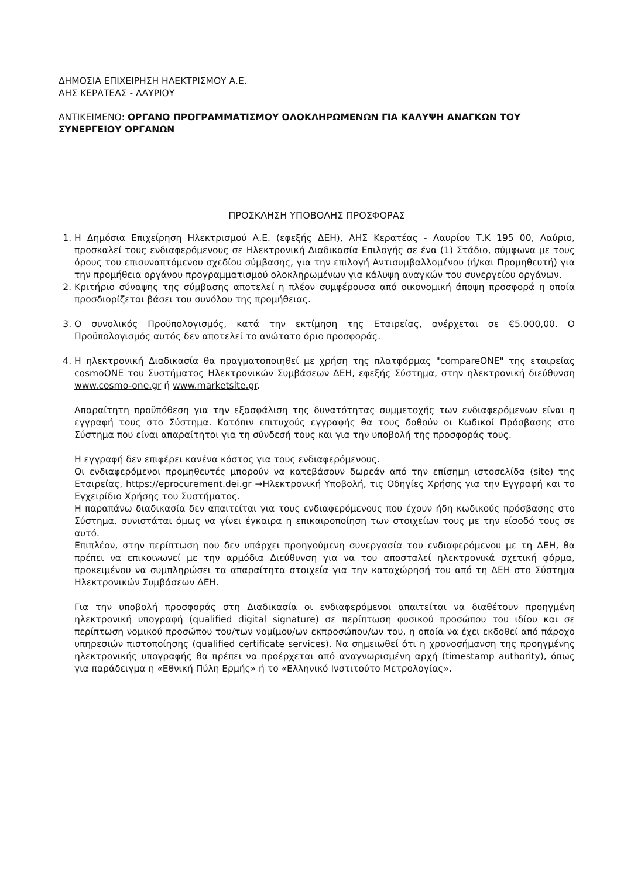ΔΗΜΟΣΙΑ ΕΠΙΧΕΙΡΗΣΗ ΗΛΕΚΤΡΙΣΜΟΥ Α.Ε.
ΑΗΣ ΚΕΡΑΤΕΑΣ - ΛΑΥΡΙΟΥ
ΑΝΤΙΚΕΙΜΕΝΟ: ΟΡΓΑΝΟ ΠΡΟΓΡΑΜΜΑΤΙΣΜΟΥ ΟΛΟΚΛΗΡΩΜΕΝΩΝ ΓΙΑ ΚΑΛΥΨΗ ΑΝΑΓΚΩΝ ΤΟΥ ΣΥΝΕΡΓΕΙΟΥ ΟΡΓΑΝΩΝ
ΠΡΟΣΚΛΗΣΗ ΥΠΟΒΟΛΗΣ ΠΡΟΣΦΟΡΑΣ
1. Η Δημόσια Επιχείρηση Ηλεκτρισμού Α.Ε. (εφεξής ΔΕΗ), ΑΗΣ Κερατέας - Λαυρίου Τ.Κ 195 00, Λαύριο, προσκαλεί τους ενδιαφερόμενους σε Ηλεκτρονική Διαδικασία Επιλογής σε ένα (1) Στάδιο, σύμφωνα με τους όρους του επισυναπτόμενου σχεδίου σύμβασης, για την επιλογή Αντισυμβαλλομένου (ή/και Προμηθευτή) για την προμήθεια οργάνου προγραμματισμού ολοκληρωμένων για κάλυψη αναγκών του συνεργείου οργάνων.
2. Κριτήριο σύναψης της σύμβασης αποτελεί η πλέον συμφέρουσα από οικονομική άποψη προσφορά η οποία προσδιορίζεται βάσει του συνόλου της προμήθειας.
3. Ο συνολικός Προϋπολογισμός, κατά την εκτίμηση της Εταιρείας, ανέρχεται σε €5.000,00. Ο Προϋπολογισμός αυτός δεν αποτελεί το ανώτατο όριο προσφοράς.
4. Η ηλεκτρονική Διαδικασία θα πραγματοποιηθεί με χρήση της πλατφόρμας "compareONE" της εταιρείας cosmoONE του Συστήματος Ηλεκτρονικών Συμβάσεων ΔΕΗ, εφεξής Σύστημα, στην ηλεκτρονική διεύθυνση www.cosmo-one.gr ή www.marketsite.gr.
Απαραίτητη προϋπόθεση για την εξασφάλιση της δυνατότητας συμμετοχής των ενδιαφερόμενων είναι η εγγραφή τους στο Σύστημα. Κατόπιν επιτυχούς εγγραφής θα τους δοθούν οι Κωδικοί Πρόσβασης στο Σύστημα που είναι απαραίτητοι για τη σύνδεσή τους και για την υποβολή της προσφοράς τους.
Η εγγραφή δεν επιφέρει κανένα κόστος για τους ενδιαφερόμενους.
Οι ενδιαφερόμενοι προμηθευτές μπορούν να κατεβάσουν δωρεάν από την επίσημη ιστοσελίδα (site) της Εταιρείας, https://eprocurement.dei.gr →Ηλεκτρονική Υποβολή, τις Οδηγίες Χρήσης για την Εγγραφή και το Εγχειρίδιο Χρήσης του Συστήματος.
Η παραπάνω διαδικασία δεν απαιτείται για τους ενδιαφερόμενους που έχουν ήδη κωδικούς πρόσβασης στο Σύστημα, συνιστάται όμως να γίνει έγκαιρα η επικαιροποίηση των στοιχείων τους με την είσοδό τους σε αυτό.
Επιπλέον, στην περίπτωση που δεν υπάρχει προηγούμενη συνεργασία του ενδιαφερόμενου με τη ΔΕΗ, θα πρέπει να επικοινωνεί με την αρμόδια Διεύθυνση για να του αποσταλεί ηλεκτρονικά σχετική φόρμα, προκειμένου να συμπληρώσει τα απαραίτητα στοιχεία για την καταχώρησή του από τη ΔΕΗ στο Σύστημα Ηλεκτρονικών Συμβάσεων ΔΕΗ.
Για την υποβολή προσφοράς στη Διαδικασία οι ενδιαφερόμενοι απαιτείται να διαθέτουν προηγμένη ηλεκτρονική υπογραφή (qualified digital signature) σε περίπτωση φυσικού προσώπου του ιδίου και σε περίπτωση νομικού προσώπου του/των νομίμου/ων εκπροσώπου/ων του, η οποία να έχει εκδοθεί από πάροχο υπηρεσιών πιστοποίησης (qualified certificate services). Να σημειωθεί ότι η χρονοσήμανση της προηγμένης ηλεκτρονικής υπογραφής θα πρέπει να προέρχεται από αναγνωρισμένη αρχή (timestamp authority), όπως για παράδειγμα η «Εθνική Πύλη Ερμής» ή το «Ελληνικό Ινστιτούτο Μετρολογίας».